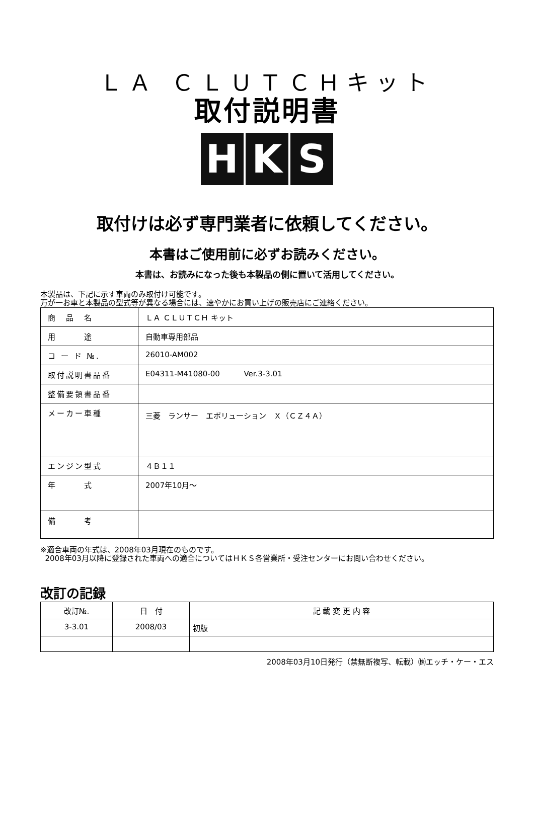ＬＡ ＣＬＵＴＣＨキット
取付説明書
H K S
取付けは必ず専門業者に依頼してください。
本書はご使用前に必ずお読みください。
本書は、お読みになった後も本製品の側に置いて活用してください。
本製品は、下記に示す車両のみ取付け可能です。
万が一お車と本製品の型式等が異なる場合には、速やかにお買い上げの販売店にご連絡ください。
| 商 品 名 | ＬＡ ＣＬＵＴＣＨ キット |
| 用 途 | 自動車専用部品 |
| コ ー ド №. | 26010-AM002 |
| 取付説明書品番 | E04311-M41080-00 Ver.3-3.01 |
| 整備要領書品番 | |
| メーカー車種 | 三菱 ランサー エボリューション Ｘ（ＣＺ４Ａ） |
| エンジン型式 | ４Ｂ１１ |
| 年 式 | 2007年10月～ |
| 備 考 | |
※適合車両の年式は、2008年03月現在のものです。
2008年03月以降に登録された車両への適合についてはＨＫＳ各営業所・受注センターにお問い合わせください。
改訂の記録
| 改訂№. | 日 付 | 記 載 変 更 内 容 |
| --- | --- | --- |
| 3-3.01 | 2008/03 | 初版 |
2008年03月10日発行（禁無断複写、転載）㈱エッチ・ケー・エス